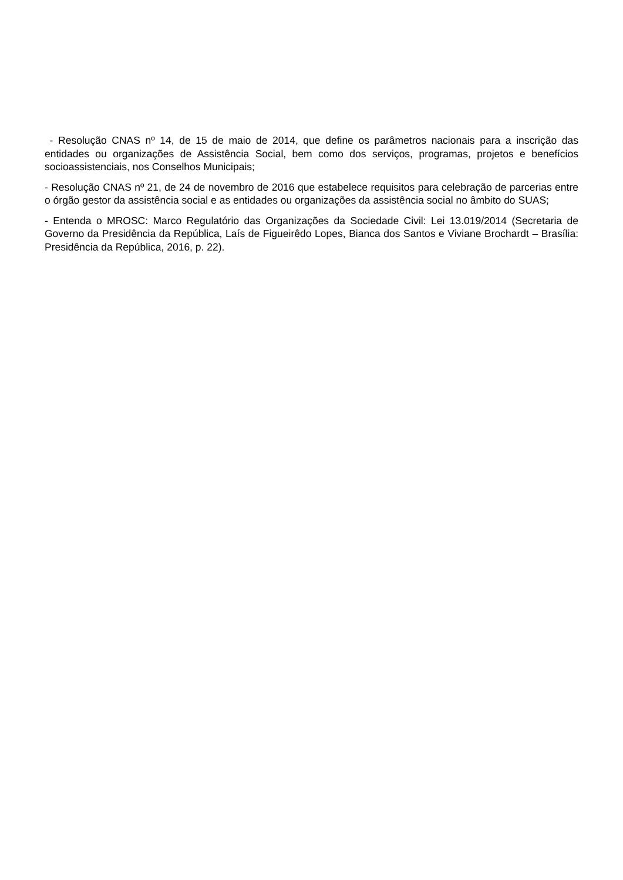- Resolução CNAS nº 14, de 15 de maio de 2014, que define os parâmetros nacionais para a inscrição das entidades ou organizações de Assistência Social, bem como dos serviços, programas, projetos e benefícios socioassistenciais, nos Conselhos Municipais;
- Resolução CNAS nº 21, de 24 de novembro de 2016 que estabelece requisitos para celebração de parcerias entre o órgão gestor da assistência social e as entidades ou organizações da assistência social no âmbito do SUAS;
- Entenda o MROSC: Marco Regulatório das Organizações da Sociedade Civil: Lei 13.019/2014 (Secretaria de Governo da Presidência da República, Laís de Figueirêdo Lopes, Bianca dos Santos e Viviane Brochardt – Brasília: Presidência da República, 2016, p. 22).